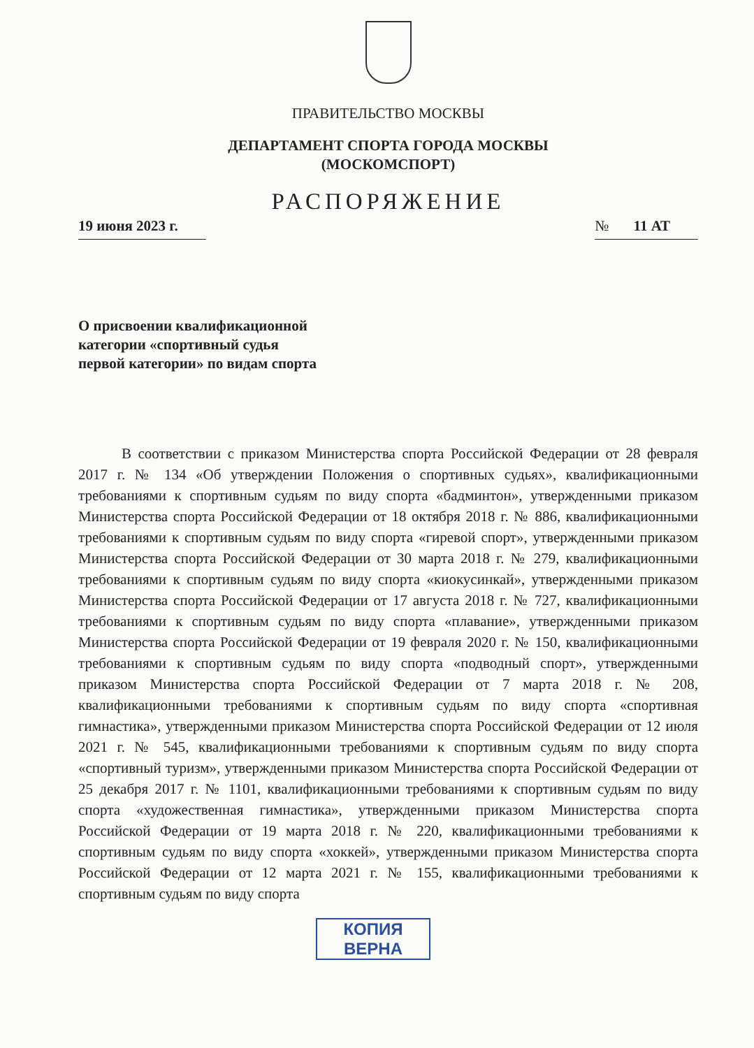ПРАВИТЕЛЬСТВО МОСКВЫ
ДЕПАРТАМЕНТ СПОРТА ГОРОДА МОСКВЫ
(МОСКОМСПОРТ)
РАСПОРЯЖЕНИЕ
19 июня 2023 г. № 11 АТ
О присвоении квалификационной
категории «спортивный судья
первой категории» по видам спорта
В соответствии с приказом Министерства спорта Российской Федерации от 28 февраля 2017 г. № 134 «Об утверждении Положения о спортивных судьях», квалификационными требованиями к спортивным судьям по виду спорта «бадминтон», утвержденными приказом Министерства спорта Российской Федерации от 18 октября 2018 г. № 886, квалификационными требованиями к спортивным судьям по виду спорта «гиревой спорт», утвержденными приказом Министерства спорта Российской Федерации от 30 марта 2018 г. № 279, квалификационными требованиями к спортивным судьям по виду спорта «киокусинкай», утвержденными приказом Министерства спорта Российской Федерации от 17 августа 2018 г. № 727, квалификационными требованиями к спортивным судьям по виду спорта «плавание», утвержденными приказом Министерства спорта Российской Федерации от 19 февраля 2020 г. № 150, квалификационными требованиями к спортивным судьям по виду спорта «подводный спорт», утвержденными приказом Министерства спорта Российской Федерации от 7 марта 2018 г. № 208, квалификационными требованиями к спортивным судьям по виду спорта «спортивная гимнастика», утвержденными приказом Министерства спорта Российской Федерации от 12 июля 2021 г. № 545, квалификационными требованиями к спортивным судьям по виду спорта «спортивный туризм», утвержденными приказом Министерства спорта Российской Федерации от 25 декабря 2017 г. № 1101, квалификационными требованиями к спортивным судьям по виду спорта «художественная гимнастика», утвержденными приказом Министерства спорта Российской Федерации от 19 марта 2018 г. № 220, квалификационными требованиями к спортивным судьям по виду спорта «хоккей», утвержденными приказом Министерства спорта Российской Федерации от 12 марта 2021 г. № 155, квалификационными требованиями к спортивным судьям по виду спорта
КОПИЯ
ВЕРНА